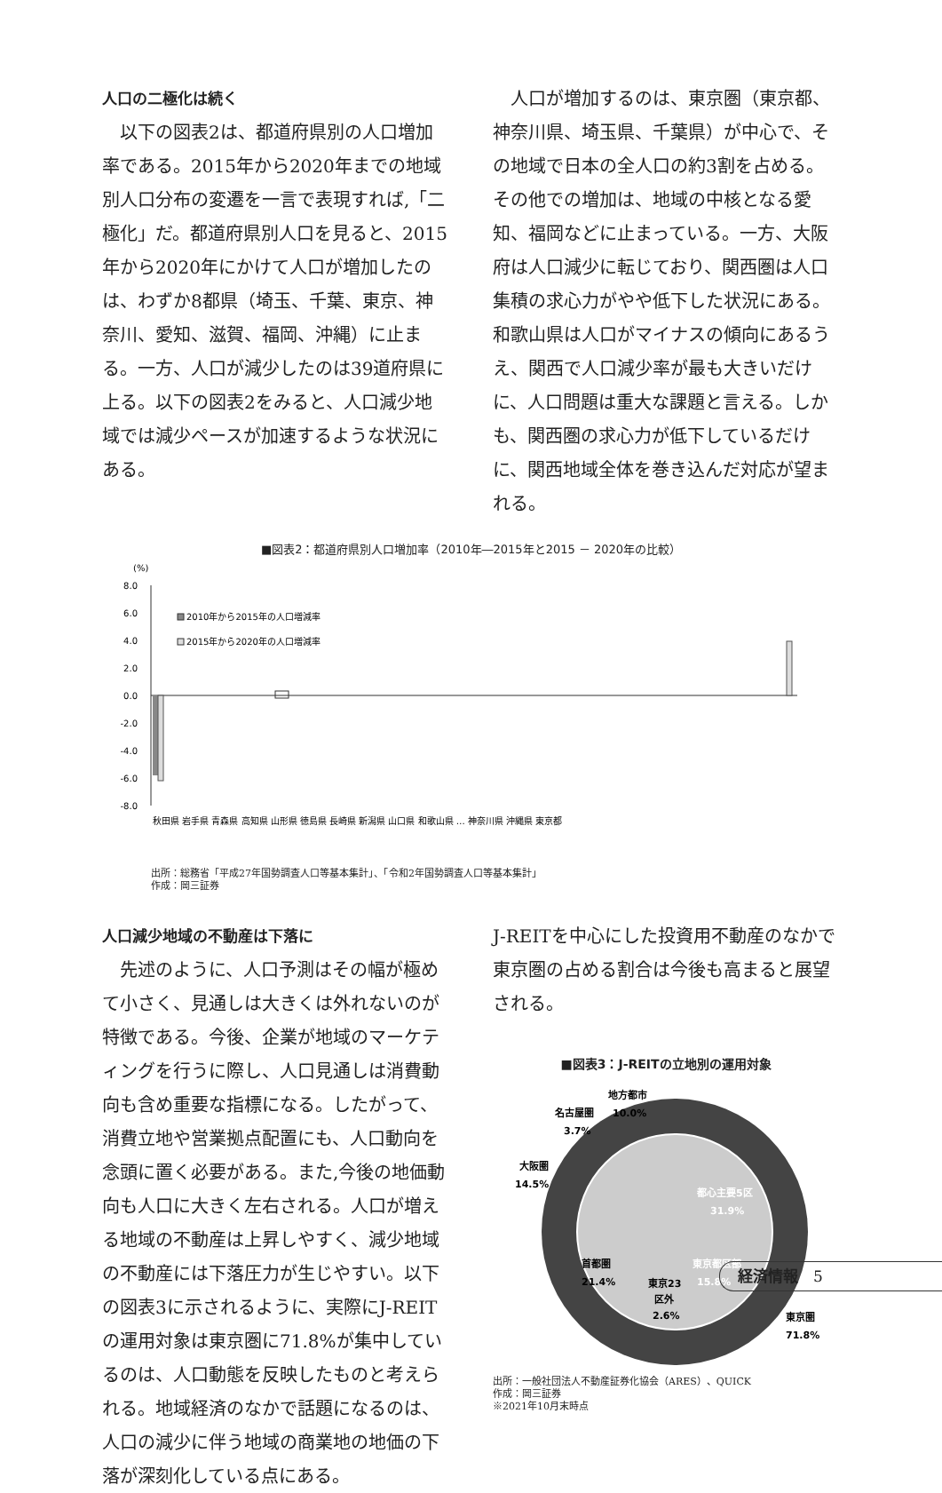人口の二極化は続く
　以下の図表2は、都道府県別の人口増加率である。2015年から2020年までの地域別人口分布の変遷を一言で表現すれば,「二極化」だ。都道府県別人口を見ると、2015年から2020年にかけて人口が増加したのは、わずか8都県（埼玉、千葉、東京、神奈川、愛知、滋賀、福岡、沖縄）に止まる。一方、人口が減少したのは39道府県に上る。以下の図表2をみると、人口減少地域では減少ペースが加速するような状況にある。
　人口が増加するのは、東京圏（東京都、神奈川県、埼玉県、千葉県）が中心で、その地域で日本の全人口の約3割を占める。その他での増加は、地域の中核となる愛知、福岡などに止まっている。一方、大阪府は人口減少に転じており、関西圏は人口集積の求心力がやや低下した状況にある。和歌山県は人口がマイナスの傾向にあるうえ、関西で人口減少率が最も大きいだけに、人口問題は重大な課題と言える。しかも、関西圏の求心力が低下しているだけに、関西地域全体を巻き込んだ対応が望まれる。
■図表2：都道府県別人口増加率（2010年―2015年と2015 － 2020年の比較）
(%)
8.0
6.0
4.0
2.0
0.0
-2.0
-4.0
-6.0
-8.0
2010年から2015年の人口増減率
2015年から2020年の人口増減率
秋田県 岩手県 青森県 高知県 山形県 徳島県 長崎県 新潟県 山口県 和歌山県 … 神奈川県 沖縄県 東京都
出所：総務省「平成27年国勢調査人口等基本集計」、「令和2年国勢調査人口等基本集計」
作成：岡三証券
人口減少地域の不動産は下落に
　先述のように、人口予測はその幅が極めて小さく、見通しは大きくは外れないのが特徴である。今後、企業が地域のマーケティングを行うに際し、人口見通しは消費動向も含め重要な指標になる。したがって、消費立地や営業拠点配置にも、人口動向を念頭に置く必要がある。また,今後の地価動向も人口に大きく左右される。人口が増える地域の不動産は上昇しやすく、減少地域の不動産には下落圧力が生じやすい。以下の図表3に示されるように、実際にJ-REITの運用対象は東京圏に71.8%が集中しているのは、人口動態を反映したものと考えられる。地域経済のなかで話題になるのは、人口の減少に伴う地域の商業地の地価の下落が深刻化している点にある。
J-REITを中心にした投資用不動産のなかで東京圏の占める割合は今後も高まると展望される。
■図表3：J-REITの立地別の運用対象
名古屋圏
3.7%
地方都市
10.0%
大阪圏
14.5%
都心主要5区
31.9%
首都圏
21.4%
東京都区部
15.8%
東京23
区外
2.6%
東京圏
71.8%
出所：一般社団法人不動産証券化協会（ARES）、QUICK
作成：岡三証券
※2021年10月末時点
経済情報　5